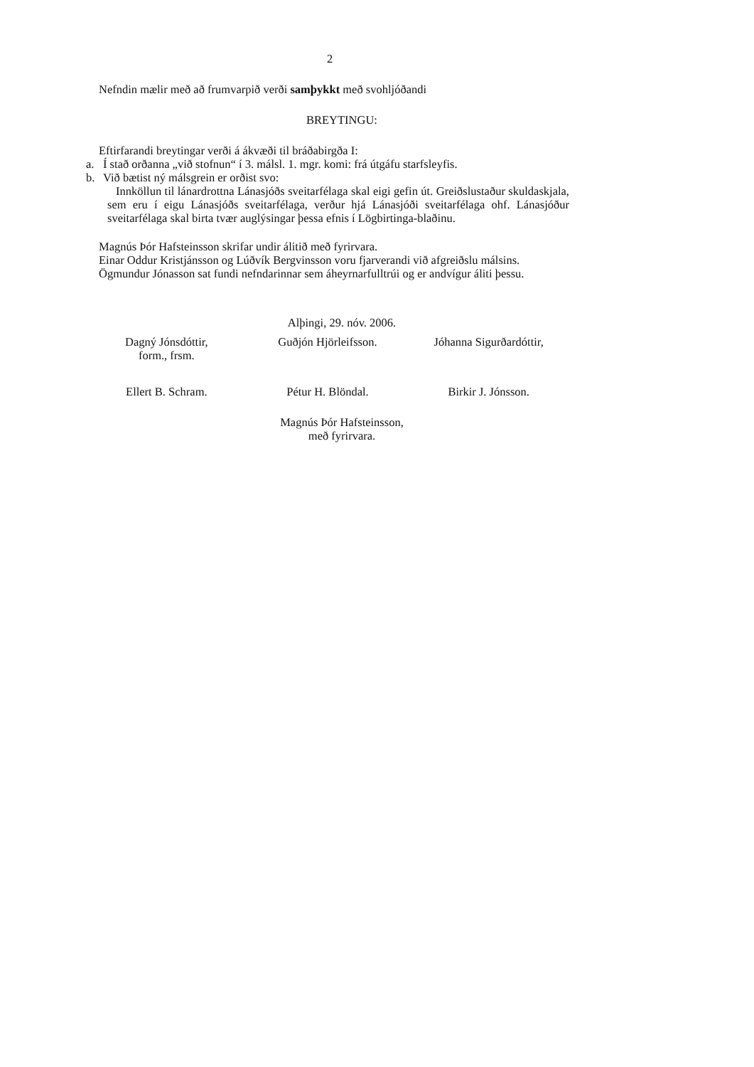2
Nefndin mælir með að frumvarpið verði samþykkt með svohljóðandi
BREYTINGU:
Eftirfarandi breytingar verði á ákvæði til bráðabirgða I:
a. Í stað orðanna „við stofnun“ í 3. málsl. 1. mgr. komi: frá útgáfu starfsleyfis.
b. Við bætist ný málsgrein er orðist svo:
Innköllun til lánardrottna Lánasjóðs sveitarfélaga skal eigi gefin út. Greiðslustaður skuldaskjala, sem eru í eigu Lánasjóðs sveitarfélaga, verður hjá Lánasjóði sveitarfélaga ohf. Lánasjóður sveitarfélaga skal birta tvær auglýsingar þessa efnis í Lögbirtinga-blaðinu.
Magnús Þór Hafsteinsson skrifar undir álitið með fyrirvara.
Einar Oddur Kristjánsson og Lúðvík Bergvinsson voru fjarverandi við afgreiðslu málsins.
Ögmundur Jónasson sat fundi nefndarinnar sem áheyrnarfulltrúi og er andvígur áliti þessu.
Alþingi, 29. nóv. 2006.
Dagný Jónsdóttir,
form., frsm.
Guðjón Hjörleifsson. Jóhanna Sigurðardóttir,
Ellert B. Schram. Pétur H. Blöndal. Birkir J. Jónsson.
Magnús Þór Hafsteinsson,
með fyrirvara.